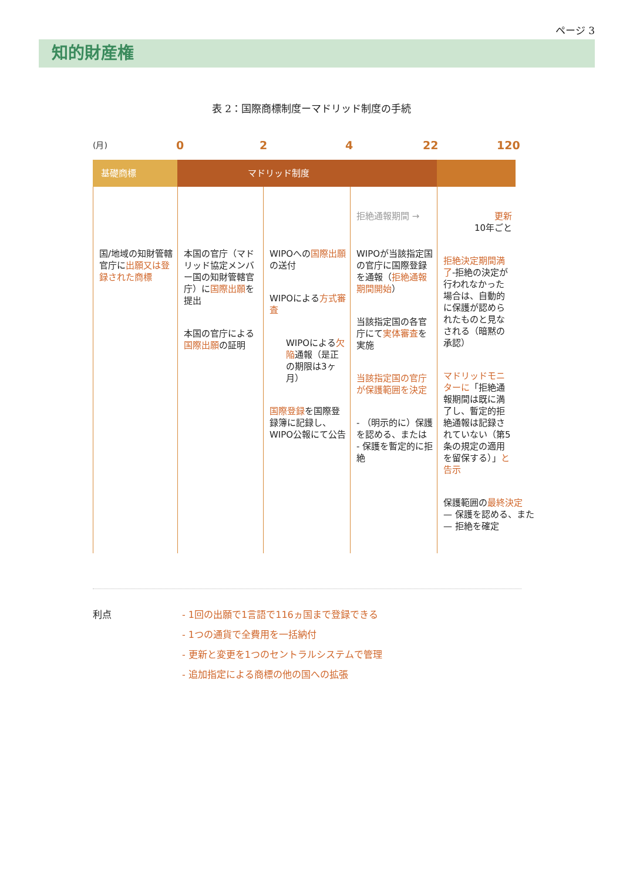ページ 3
知的財産権
表 2：国際商標制度ーマドリッド制度の手続
(月) 0 2 4 22 120
基礎商標 マドリッド制度
国/地域の知財管轄官庁に出願又は登録された商標
本国の官庁（マドリッド協定メンバー国の知財管轄官庁）に国際出願を提出
本国の官庁による国際出願の証明
WIPOへの国際出願の送付
WIPOによる方式審査
WIPOによる欠陥通報（是正の期限は3ヶ月）
国際登録を国際登録簿に記録し、WIPO公報にて公告
拒絶通報期間 →
WIPOが当該指定国の官庁に国際登録を通報（拒絶通報期間開始）
当該指定国の各官庁にて実体審査を実施
当該指定国の官庁が保護範囲を決定
- （明示的に）保護を認める、または
- 保護を暫定的に拒絶
更新
10年ごと
拒絶決定期間満了-拒絶の決定が行われなかった場合は、自動的に保護が認められたものと見なされる（暗黙の承認）
マドリッドモニターに「拒絶通報期間は既に満了し、暫定的拒絶通報は記録されていない（第5条の規定の適用を留保する）」と告示
保護範囲の最終決定
— 保護を認める、また
— 拒絶を確定
利点 - 1回の出願で1言語で116ヵ国まで登録できる
- 1つの通貨で全費用を一括納付
- 更新と変更を1つのセントラルシステムで管理
- 追加指定による商標の他の国への拡張